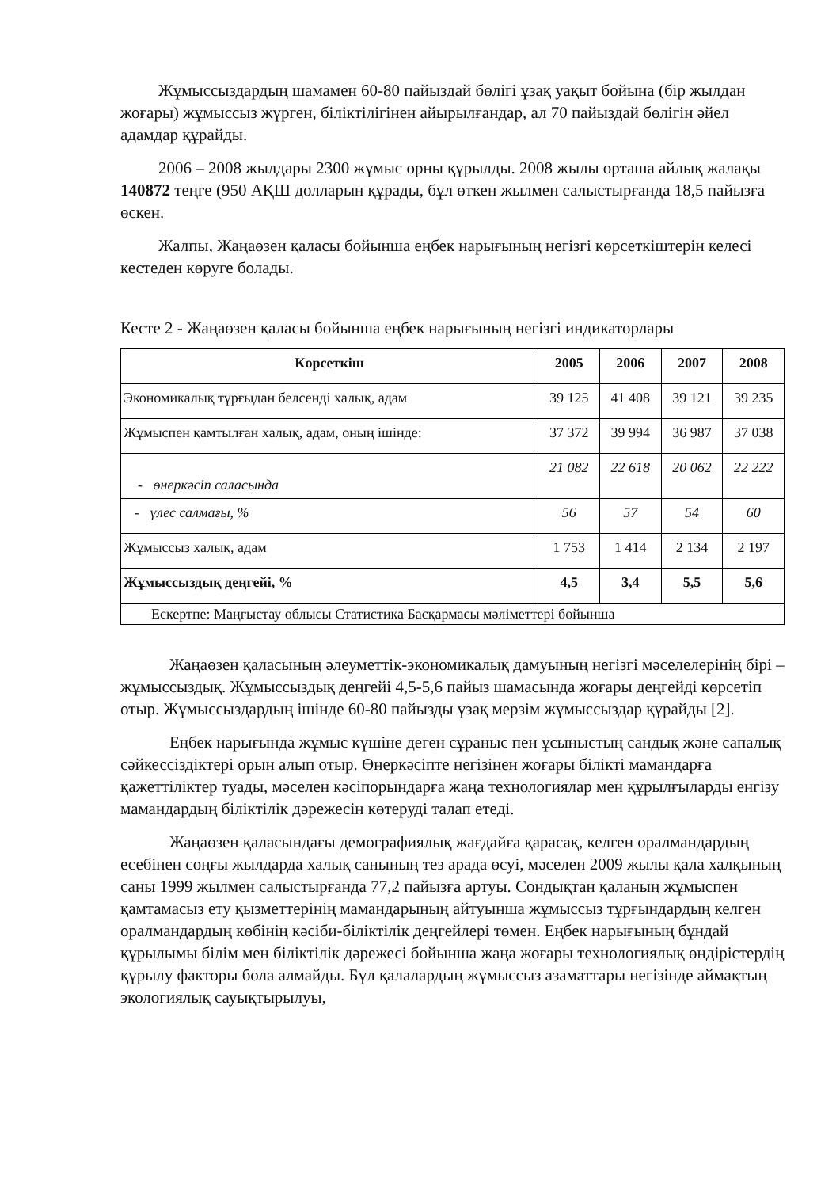Жұмыссыздардың шамамен 60-80 пайыздай бөлігі ұзақ уақыт бойына (бір жылдан жоғары) жұмыссыз жүрген, біліктілігінен айырылғандар, ал 70 пайыздай бөлігін әйел адамдар құрайды.
2006 – 2008 жылдары 2300 жұмыс орны құрылды. 2008 жылы орташа айлық жалақы 140872 теңге (950 АҚШ долларын құрады, бұл өткен жылмен салыстырғанда 18,5 пайызға өскен.
Жалпы, Жаңаөзен қаласы бойынша еңбек нарығының негізгі көрсеткіштерін келесі кестеден көруге болады.
Кесте 2 - Жаңаөзен қаласы бойынша еңбек нарығының негізгі индикаторлары
| Көрсеткіш | 2005 | 2006 | 2007 | 2008 |
| --- | --- | --- | --- | --- |
| Экономикалық тұрғыдан белсенді халық, адам | 39 125 | 41 408 | 39 121 | 39 235 |
| Жұмыспен қамтылған халық, адам, оның ішінде: | 37 372 | 39 994 | 36 987 | 37 038 |
| - өнеркәсіп саласында | 21 082 | 22 618 | 20 062 | 22 222 |
| - үлес салмағы, % | 56 | 57 | 54 | 60 |
| Жұмыссыз халық, адам | 1 753 | 1 414 | 2 134 | 2 197 |
| Жұмыссыздық деңгейі, % | 4,5 | 3,4 | 5,5 | 5,6 |
| Ескертпе: Маңғыстау облысы Статистика Басқармасы мәліметтері бойынша | | | | |
Жаңаөзен қаласының әлеуметтік-экономикалық дамуының негізгі мәселелерінің бірі – жұмыссыздық. Жұмыссыздық деңгейі 4,5-5,6 пайыз шамасында жоғары деңгейді көрсетіп отыр. Жұмыссыздардың ішінде 60-80 пайызды ұзақ мерзім жұмыссыздар құрайды [2].
Еңбек нарығында жұмыс күшіне деген сұраныс пен ұсыныстың сандық және сапалық сәйкессіздіктері орын алып отыр. Өнеркәсіпте негізінен жоғары білікті мамандарға қажеттіліктер туады, мәселен кәсіпорындарға жаңа технологиялар мен құрылғыларды енгізу мамандардың біліктілік дәрежесін көтеруді талап етеді.
Жаңаөзен қаласындағы демографиялық жағдайға қарасақ, келген оралмандардың есебінен соңғы жылдарда халық санының тез арада өсуі, мәселен 2009 жылы қала халқының саны 1999 жылмен салыстырғанда 77,2 пайызға артуы. Сондықтан қаланың жұмыспен қамтамасыз ету қызметтерінің мамандарының айтуынша жұмыссыз тұрғындардың келген оралмандардың көбінің кәсіби-біліктілік деңгейлері төмен. Еңбек нарығының бұндай құрылымы білім мен біліктілік дәрежесі бойынша жаңа жоғары технологиялық өндірістердің құрылу факторы бола алмайды. Бұл қалалардың жұмыссыз азаматтары негізінде аймақтың экологиялық сауықтырылуы,